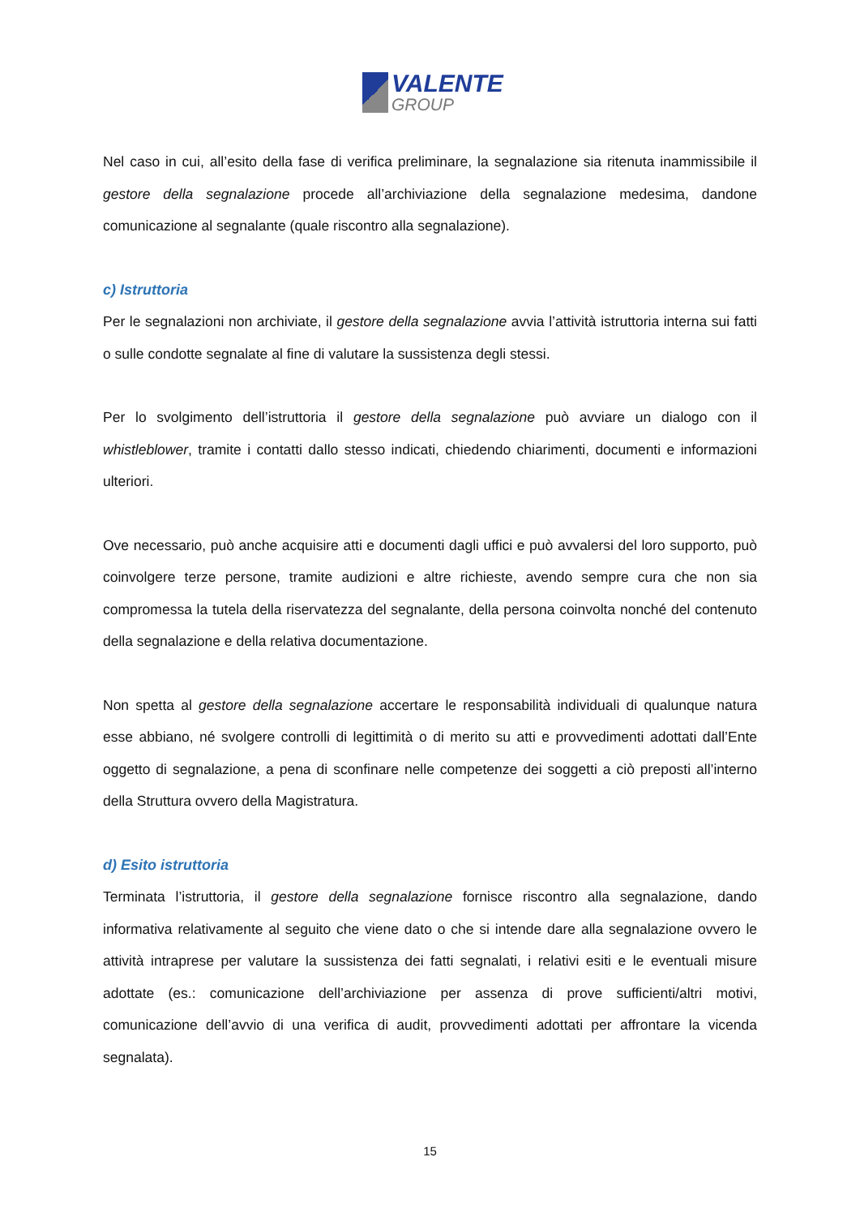VALENTE
GROUP
Nel caso in cui, all’esito della fase di verifica preliminare, la segnalazione sia ritenuta inammissibile il gestore della segnalazione procede all’archiviazione della segnalazione medesima, dandone comunicazione al segnalante (quale riscontro alla segnalazione).
c) Istruttoria
Per le segnalazioni non archiviate, il gestore della segnalazione avvia l’attività istruttoria interna sui fatti o sulle condotte segnalate al fine di valutare la sussistenza degli stessi.
Per lo svolgimento dell’istruttoria il gestore della segnalazione può avviare un dialogo con il whistleblower, tramite i contatti dallo stesso indicati, chiedendo chiarimenti, documenti e informazioni ulteriori.
Ove necessario, può anche acquisire atti e documenti dagli uffici e può avvalersi del loro supporto, può coinvolgere terze persone, tramite audizioni e altre richieste, avendo sempre cura che non sia compromessa la tutela della riservatezza del segnalante, della persona coinvolta nonché del contenuto della segnalazione e della relativa documentazione.
Non spetta al gestore della segnalazione accertare le responsabilità individuali di qualunque natura esse abbiano, né svolgere controlli di legittimità o di merito su atti e provvedimenti adottati dall’Ente oggetto di segnalazione, a pena di sconfinare nelle competenze dei soggetti a ciò preposti all’interno della Struttura ovvero della Magistratura.
d) Esito istruttoria
Terminata l’istruttoria, il gestore della segnalazione fornisce riscontro alla segnalazione, dando informativa relativamente al seguito che viene dato o che si intende dare alla segnalazione ovvero le attività intraprese per valutare la sussistenza dei fatti segnalati, i relativi esiti e le eventuali misure adottate (es.: comunicazione dell’archiviazione per assenza di prove sufficienti/altri motivi, comunicazione dell’avvio di una verifica di audit, provvedimenti adottati per affrontare la vicenda segnalata).
15